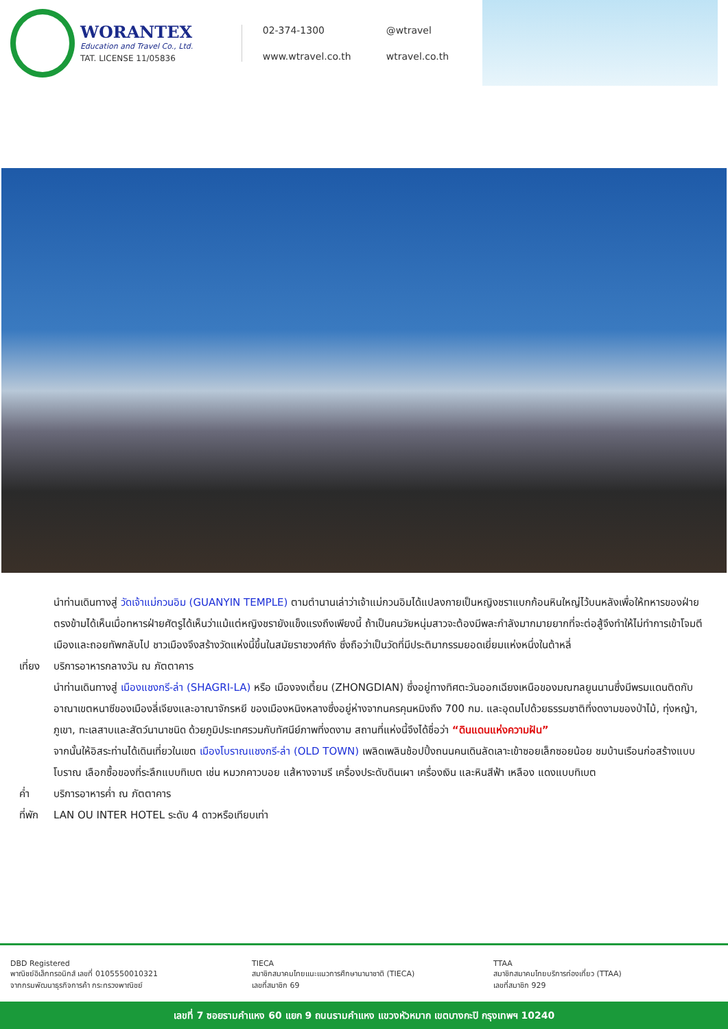WORANTEX
Education and Travel Co., Ltd.
TAT. LICENSE 11/05836
02-374-1300 @wtravel www.wtravel.co.th wtravel.co.th
นำท่านเดินทางสู่ วัดเจ้าแม่กวนอิม (GUANYIN TEMPLE) ตามตำนานเล่าว่าเจ้าแม่กวนอิมได้แปลงกายเป็นหญิงชราแบกก้อนหินใหญ่ไว้บนหลังเพื่อให้ทหารของฝ่ายตรงข้ามได้เห็นเมื่อทหารฝ่ายศัตรูได้เห็นว่าแม้แต่หญิงชรายังแข็งแรงถึงเพียงนี้ ถ้าเป็นคนวัยหนุ่มสาวจะต้องมีพละกำลังมากมายยากที่จะต่อสู้จึงทำให้ไม่ทำการเข้าโจมตีเมืองและถอยทัพกลับไป ชาวเมืองจึงสร้างวัดแห่งนี้ขึ้นในสมัยราชวงศ์ถัง ซึ่งถือว่าเป็นวัดที่มีประติมากรรมยอดเยี่ยมแห่งหนึ่งในต้าหลี่
เที่ยง บริการอาหารกลางวัน ณ ภัตตาคาร
นำท่านเดินทางสู่ เมืองแชงกรี-ล่า (SHAGRI-LA) หรือ เมืองจงเตี้ยน (ZHONGDIAN) ซึ่งอยู่ทางทิศตะวันออกเฉียงเหนือของมณฑลยูนนานซึ่งมีพรมแดนติดกับอาณาเขตหนาซีของเมืองลี่เจียงและอาณาจักรหยี ของเมืองหนิงหลางซึ่งอยู่ห่างจากนครคุนหมิงถึง 700 กม. และอุดมไปด้วยธรรมชาติที่งดงามของป่าไม้, ทุ่งหญ้า, ภูเขา, ทะเลสาบและสัตว์นานาชนิด ด้วยภูมิประเทศรวมกับทัศนีย์ภาพที่งดงาม สถานที่แห่งนี้จึงได้ชื่อว่า “ดินแดนแห่งความฝัน”
จากนั้นให้อิสระท่านได้เดินเที่ยวในเขต เมืองโบราณแชงกรี-ล่า (OLD TOWN) เพลิดเพลินช้อปปิ้งถนนคนเดินลัดเลาะเข้าซอยเล็กซอยน้อย ชมบ้านเรือนก่อสร้างแบบโบราณ เลือกซื้อของที่ระลึกแบบทิเบต เช่น หมวกคาวบอย แส้หางจามรี เครื่องประดับดินเผา เครื่องเงิน และหินสีฟ้า เหลือง แดงแบบทิเบต
ค่ำ บริการอาหารค่ำ ณ ภัตตาคาร
ที่พัก LAN OU INTER HOTEL ระดับ 4 ดาวหรือเทียบเท่า
DBD Registered
พาณิชย์อิเล็กทรอนิกส์ เลขที่ 0105550010321
จากกรมพัฒนาธุรกิจการค้า กระทรวงพาณิชย์
TIECA
สมาชิกสมาคมไทยแนะแนวการศึกษานานาชาติ (TIECA)
เลขที่สมาชิก 69
TTAA
สมาชิกสมาคมไทยบริการท่องเที่ยว (TTAA)
เลขที่สมาชิก 929
เลขที่ 7 ซอยรามคำแหง 60 แยก 9 ถนนรามคำแหง แขวงหัวหมาก เขตบางกะปิ กรุงเทพฯ 10240